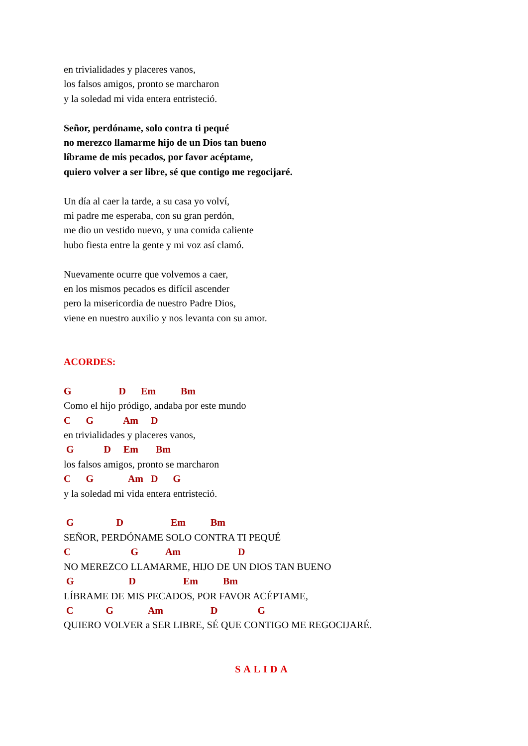en trivialidades y placeres vanos,
los falsos amigos, pronto se marcharon
y la soledad mi vida entera entristeció.
Señor, perdóname, solo contra ti pequé
no merezco llamarme hijo de un Dios tan bueno
líbrame de mis pecados, por favor acéptame,
quiero volver a ser libre, sé que contigo me regocijaré.
Un día al caer la tarde, a su casa yo volví,
mi padre me esperaba, con su gran perdón,
me dio un vestido nuevo, y una comida caliente
hubo fiesta entre la gente y mi voz así clamó.
Nuevamente ocurre que volvemos a caer,
en los mismos pecados es difícil ascender
pero la misericordia de nuestro Padre Dios,
viene en nuestro auxilio y nos levanta con su amor.
ACORDES:
G D Em Bm
Como el hijo pródigo, andaba por este mundo
C G Am D
en trivialidades y placeres vanos,
G D Em Bm
los falsos amigos, pronto se marcharon
C G Am D G
y la soledad mi vida entera entristeció.
G D Em Bm
SEÑOR, PERDÓNAME SOLO CONTRA TI PEQUÉ
C G Am D
NO MEREZCO LLAMARME, HIJO DE UN DIOS TAN BUENO
G D Em Bm
LÍBRAME DE MIS PECADOS, POR FAVOR ACÉPTAME,
C G Am D G
QUIERO VOLVER a SER LIBRE, SÉ QUE CONTIGO ME REGOCIJARÉ.
SALIDA